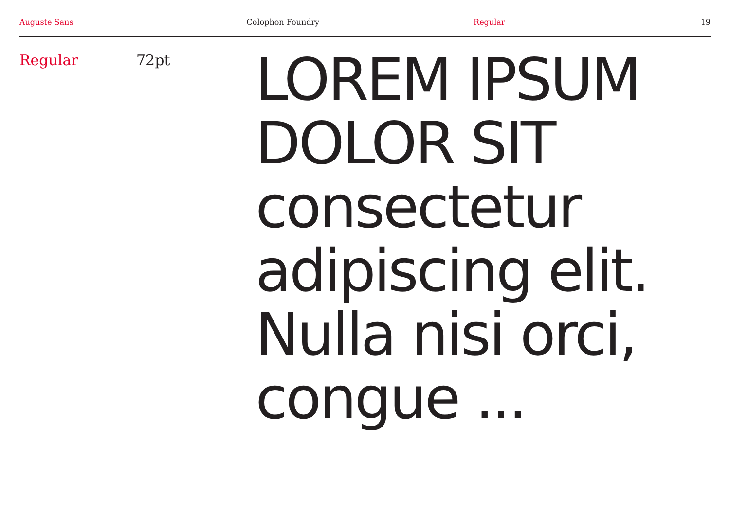Auguste Sans Colophon Foundry Regular 19
Regular 72pt
LOREM IPSUM
DOLOR SIT
consectetur
adipiscing elit.
Nulla nisi orci,
congue ...